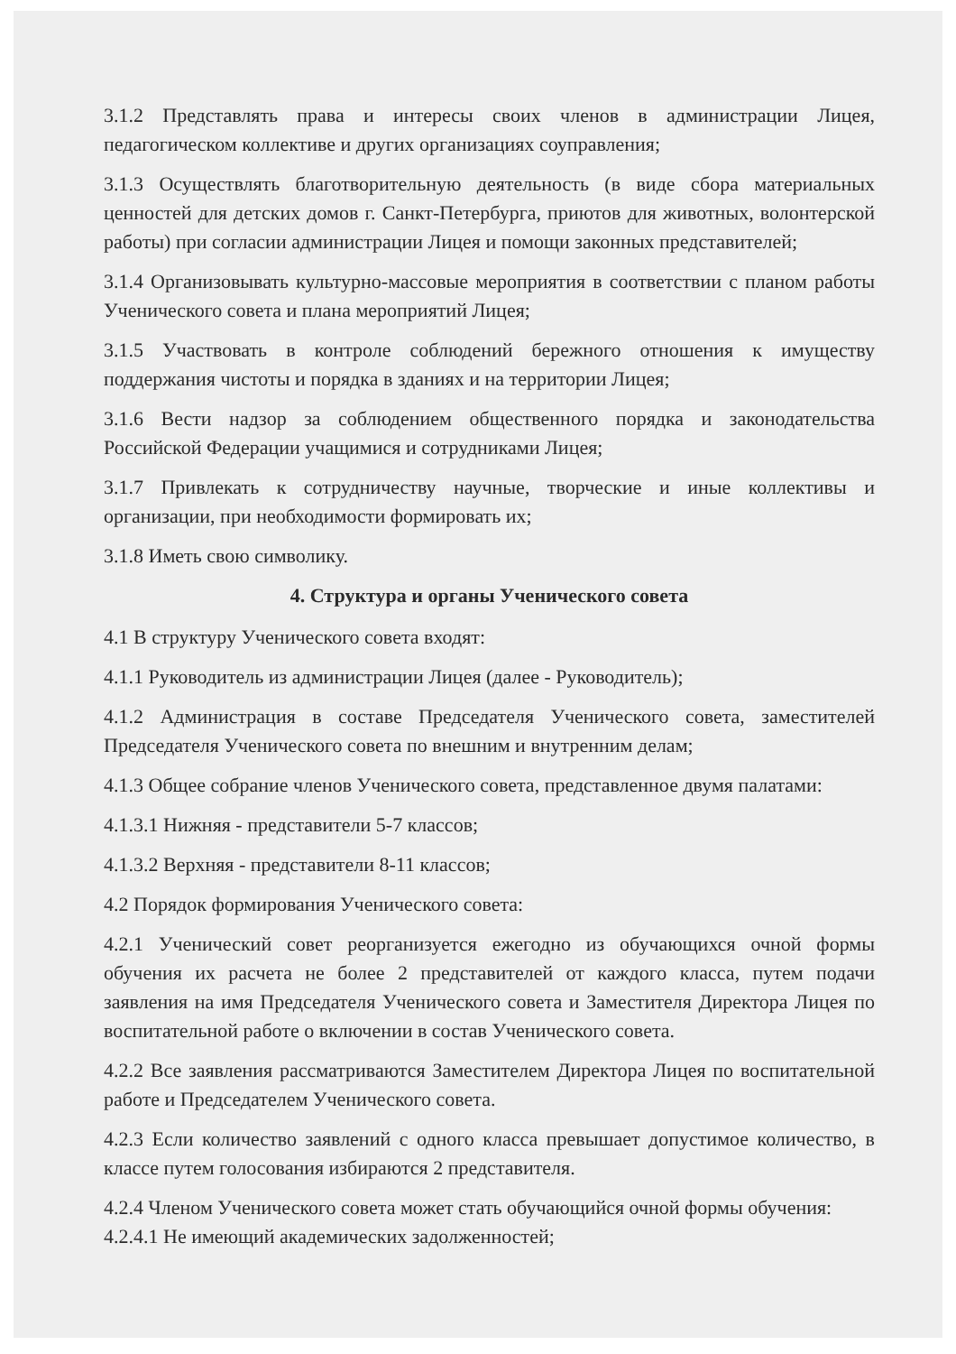3.1.2 Представлять права и интересы своих членов в администрации Лицея, педагогическом коллективе и других организациях соуправления;
3.1.3 Осуществлять благотворительную деятельность (в виде сбора материальных ценностей для детских домов г. Санкт-Петербурга, приютов для животных, волонтерской работы) при согласии администрации Лицея и помощи законных представителей;
3.1.4 Организовывать культурно-массовые мероприятия в соответствии с планом работы Ученического совета и плана мероприятий Лицея;
3.1.5 Участвовать в контроле соблюдений бережного отношения к имуществу поддержания чистоты и порядка в зданиях и на территории Лицея;
3.1.6 Вести надзор за соблюдением общественного порядка и законодательства Российской Федерации учащимися и сотрудниками Лицея;
3.1.7 Привлекать к сотрудничеству научные, творческие и иные коллективы и организации, при необходимости формировать их;
3.1.8 Иметь свою символику.
4. Структура и органы Ученического совета
4.1 В структуру Ученического совета входят:
4.1.1 Руководитель из администрации Лицея (далее - Руководитель);
4.1.2 Администрация в составе Председателя Ученического совета, заместителей Председателя Ученического совета по внешним и внутренним делам;
4.1.3 Общее собрание членов Ученического совета, представленное двумя палатами:
4.1.3.1 Нижняя - представители 5-7 классов;
4.1.3.2 Верхняя - представители 8-11 классов;
4.2 Порядок формирования Ученического совета:
4.2.1 Ученический совет реорганизуется ежегодно из обучающихся очной формы обучения их расчета не более 2 представителей от каждого класса, путем подачи заявления на имя Председателя Ученического совета и Заместителя Директора Лицея по воспитательной работе о включении в состав Ученического совета.
4.2.2 Все заявления рассматриваются Заместителем Директора Лицея по воспитательной работе и Председателем Ученического совета.
4.2.3 Если количество заявлений с одного класса превышает допустимое количество, в классе путем голосования избираются 2 представителя.
4.2.4 Членом Ученического совета может стать обучающийся очной формы обучения:
4.2.4.1 Не имеющий академических задолженностей;